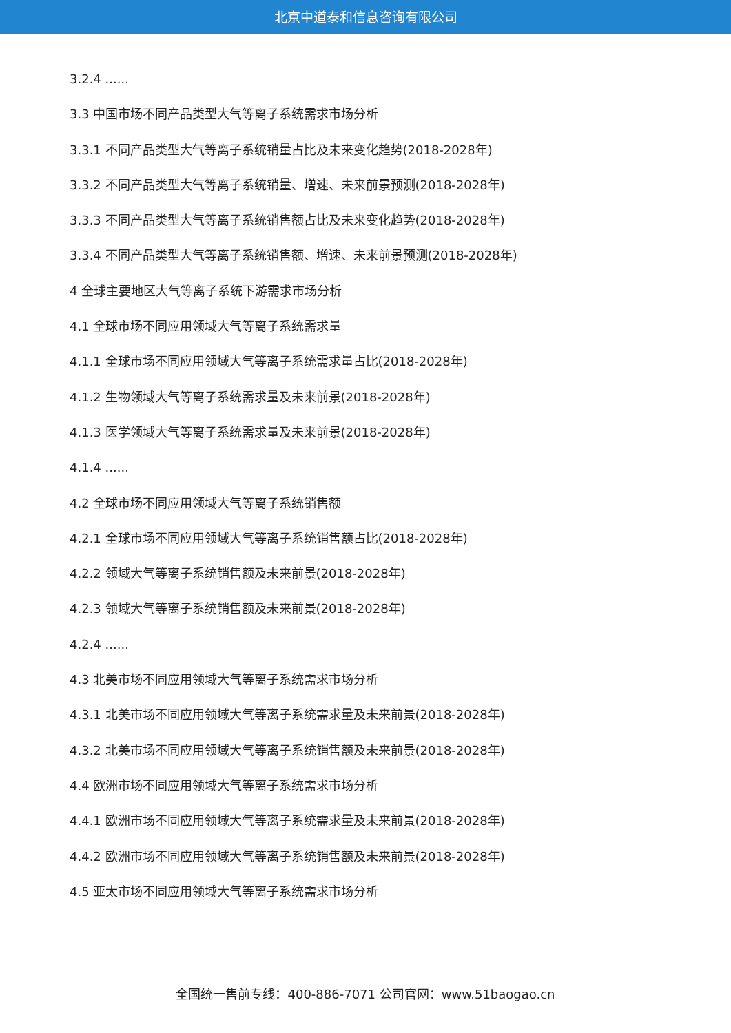北京中道泰和信息咨询有限公司
3.2.4 ......
3.3 中国市场不同产品类型大气等离子系统需求市场分析
3.3.1 不同产品类型大气等离子系统销量占比及未来变化趋势(2018-2028年)
3.3.2 不同产品类型大气等离子系统销量、增速、未来前景预测(2018-2028年)
3.3.3 不同产品类型大气等离子系统销售额占比及未来变化趋势(2018-2028年)
3.3.4 不同产品类型大气等离子系统销售额、增速、未来前景预测(2018-2028年)
4 全球主要地区大气等离子系统下游需求市场分析
4.1 全球市场不同应用领域大气等离子系统需求量
4.1.1 全球市场不同应用领域大气等离子系统需求量占比(2018-2028年)
4.1.2 生物领域大气等离子系统需求量及未来前景(2018-2028年)
4.1.3 医学领域大气等离子系统需求量及未来前景(2018-2028年)
4.1.4 ......
4.2 全球市场不同应用领域大气等离子系统销售额
4.2.1 全球市场不同应用领域大气等离子系统销售额占比(2018-2028年)
4.2.2 领域大气等离子系统销售额及未来前景(2018-2028年)
4.2.3 领域大气等离子系统销售额及未来前景(2018-2028年)
4.2.4 ......
4.3 北美市场不同应用领域大气等离子系统需求市场分析
4.3.1 北美市场不同应用领域大气等离子系统需求量及未来前景(2018-2028年)
4.3.2 北美市场不同应用领域大气等离子系统销售额及未来前景(2018-2028年)
4.4 欧洲市场不同应用领域大气等离子系统需求市场分析
4.4.1 欧洲市场不同应用领域大气等离子系统需求量及未来前景(2018-2028年)
4.4.2 欧洲市场不同应用领域大气等离子系统销售额及未来前景(2018-2028年)
4.5 亚太市场不同应用领域大气等离子系统需求市场分析
全国统一售前专线：400-886-7071 公司官网：www.51baogao.cn